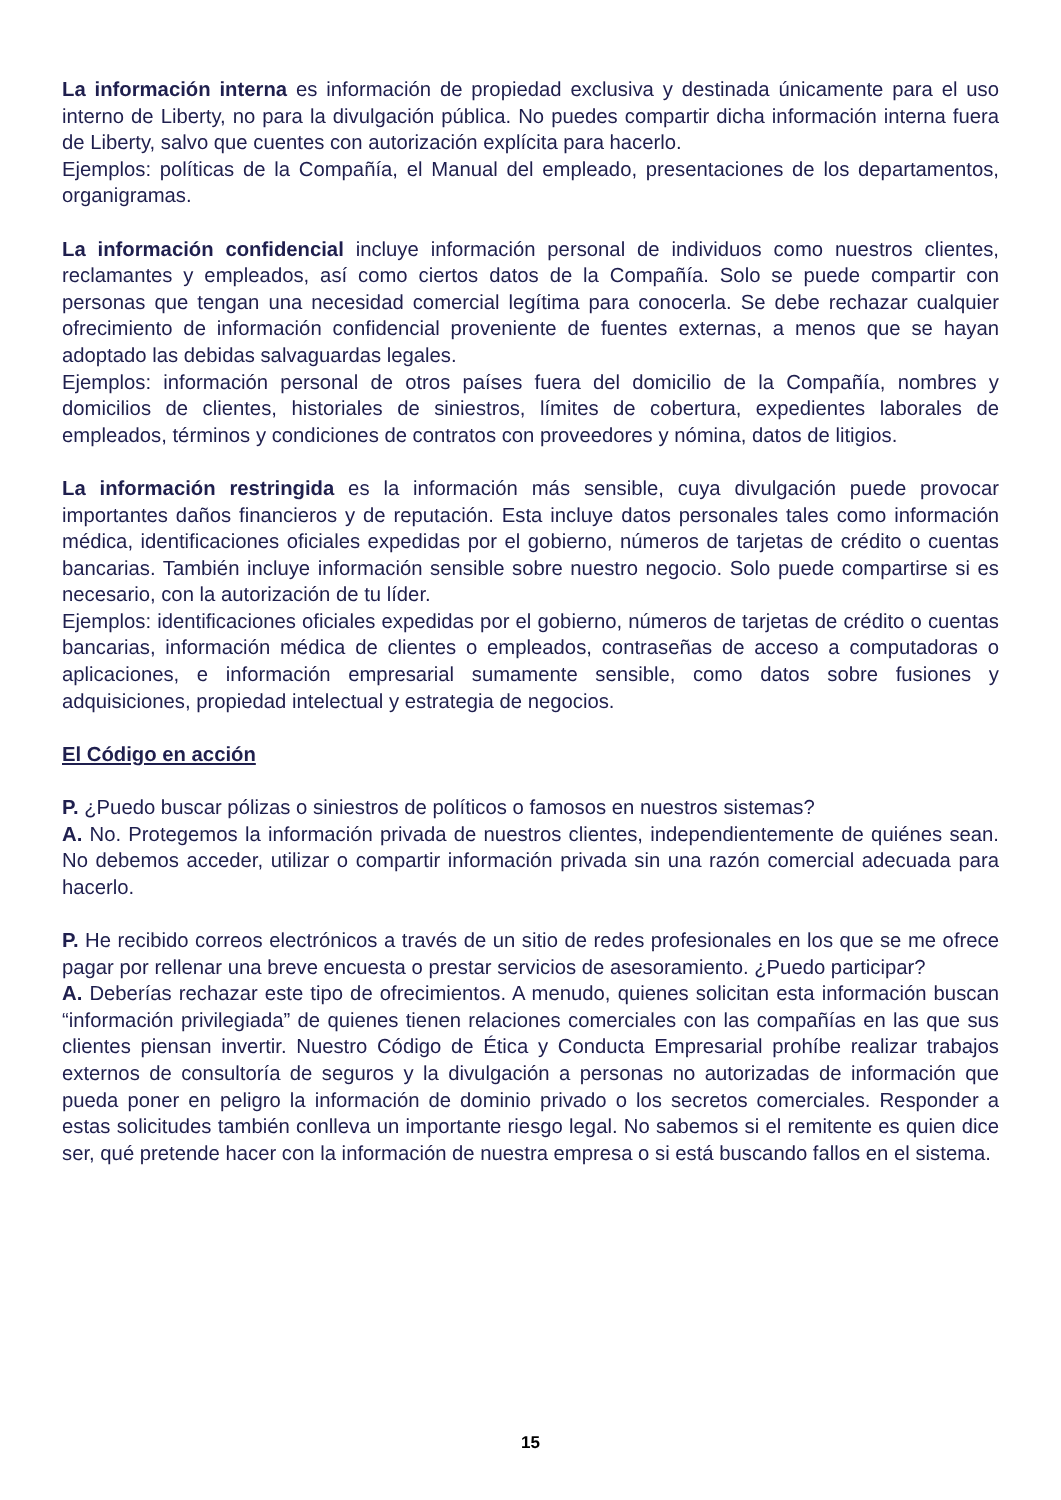La información interna es información de propiedad exclusiva y destinada únicamente para el uso interno de Liberty, no para la divulgación pública. No puedes compartir dicha información interna fuera de Liberty, salvo que cuentes con autorización explícita para hacerlo.
Ejemplos: políticas de la Compañía, el Manual del empleado, presentaciones de los departamentos, organigramas.
La información confidencial incluye información personal de individuos como nuestros clientes, reclamantes y empleados, así como ciertos datos de la Compañía. Solo se puede compartir con personas que tengan una necesidad comercial legítima para conocerla. Se debe rechazar cualquier ofrecimiento de información confidencial proveniente de fuentes externas, a menos que se hayan adoptado las debidas salvaguardas legales.
Ejemplos: información personal de otros países fuera del domicilio de la Compañía, nombres y domicilios de clientes, historiales de siniestros, límites de cobertura, expedientes laborales de empleados, términos y condiciones de contratos con proveedores y nómina, datos de litigios.
La información restringida es la información más sensible, cuya divulgación puede provocar importantes daños financieros y de reputación. Esta incluye datos personales tales como información médica, identificaciones oficiales expedidas por el gobierno, números de tarjetas de crédito o cuentas bancarias. También incluye información sensible sobre nuestro negocio. Solo puede compartirse si es necesario, con la autorización de tu líder.
Ejemplos: identificaciones oficiales expedidas por el gobierno, números de tarjetas de crédito o cuentas bancarias, información médica de clientes o empleados, contraseñas de acceso a computadoras o aplicaciones, e información empresarial sumamente sensible, como datos sobre fusiones y adquisiciones, propiedad intelectual y estrategia de negocios.
El Código en acción
P. ¿Puedo buscar pólizas o siniestros de políticos o famosos en nuestros sistemas?
A. No. Protegemos la información privada de nuestros clientes, independientemente de quiénes sean. No debemos acceder, utilizar o compartir información privada sin una razón comercial adecuada para hacerlo.
P. He recibido correos electrónicos a través de un sitio de redes profesionales en los que se me ofrece pagar por rellenar una breve encuesta o prestar servicios de asesoramiento. ¿Puedo participar?
A. Deberías rechazar este tipo de ofrecimientos. A menudo, quienes solicitan esta información buscan “información privilegiada” de quienes tienen relaciones comerciales con las compañías en las que sus clientes piensan invertir. Nuestro Código de Ética y Conducta Empresarial prohíbe realizar trabajos externos de consultoría de seguros y la divulgación a personas no autorizadas de información que pueda poner en peligro la información de dominio privado o los secretos comerciales. Responder a estas solicitudes también conlleva un importante riesgo legal. No sabemos si el remitente es quien dice ser, qué pretende hacer con la información de nuestra empresa o si está buscando fallos en el sistema.
15